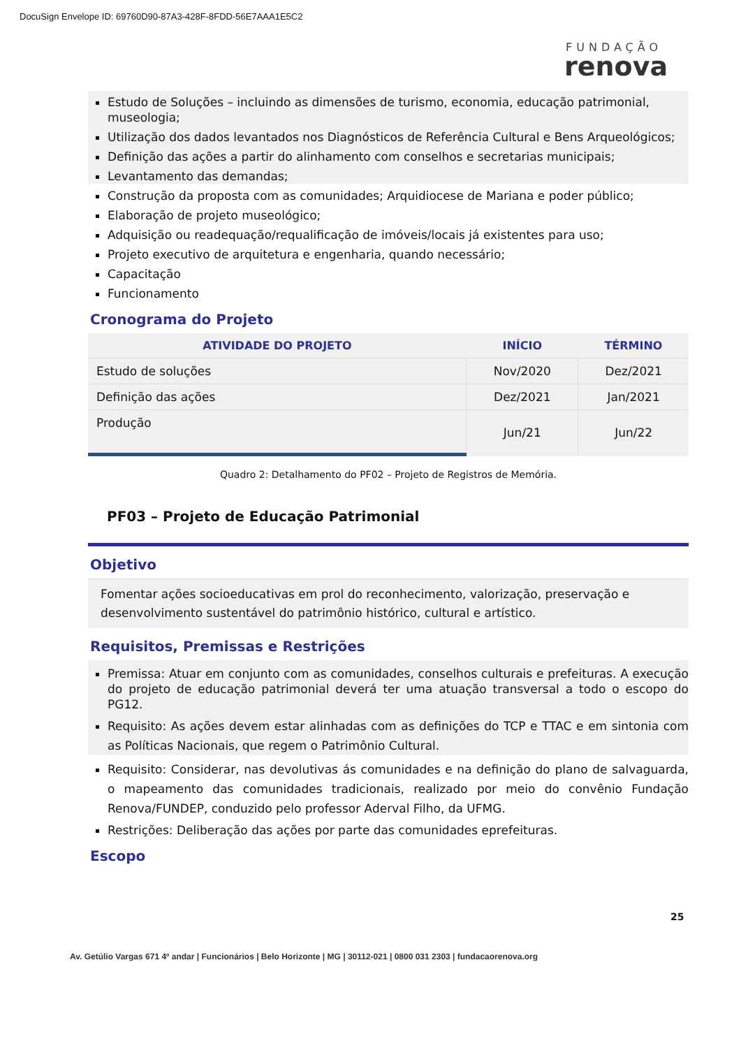DocuSign Envelope ID: 69760D90-87A3-428F-8FDD-56E7AAA1E5C2
FUNDAÇÃO
renova
Estudo de Soluções – incluindo as dimensões de turismo, economia, educação patrimonial, museologia;
Utilização dos dados levantados nos Diagnósticos de Referência Cultural e Bens Arqueológicos;
Definição das ações a partir do alinhamento com conselhos e secretarias municipais;
Levantamento das demandas;
Construção da proposta com as comunidades; Arquidiocese de Mariana e poder público;
Elaboração de projeto museológico;
Adquisição ou readequação/requalificação de imóveis/locais já existentes para uso;
Projeto executivo de arquitetura e engenharia, quando necessário;
Capacitação
Funcionamento
Cronograma do Projeto
| ATIVIDADE DO PROJETO | INÍCIO | TÉRMINO |
| --- | --- | --- |
| Estudo de soluções | Nov/2020 | Dez/2021 |
| Definição das ações | Dez/2021 | Jan/2021 |
| Produção | Jun/21 | Jun/22 |
Quadro 2: Detalhamento do PF02 – Projeto de Registros de Memória.
PF03 – Projeto de Educação Patrimonial
Objetivo
Fomentar ações socioeducativas em prol do reconhecimento, valorização, preservação e desenvolvimento sustentável do patrimônio histórico, cultural e artístico.
Requisitos, Premissas e Restrições
Premissa: Atuar em conjunto com as comunidades, conselhos culturais e prefeituras. A execução do projeto de educação patrimonial deverá ter uma atuação transversal a todo o escopo do PG12.
Requisito: As ações devem estar alinhadas com as definições do TCP e TTAC e em sintonia com as Políticas Nacionais, que regem o Patrimônio Cultural.
Requisito: Considerar, nas devolutivas ás comunidades e na definição do plano de salvaguarda, o mapeamento das comunidades tradicionais, realizado por meio do convênio Fundação Renova/FUNDEP, conduzido pelo professor Aderval Filho, da UFMG.
Restrições: Deliberação das ações por parte das comunidades eprefeituras.
Escopo
25
Av. Getúlio Vargas 671 4º andar | Funcionários | Belo Horizonte | MG | 30112-021 | 0800 031 2303 | fundacaorenova.org